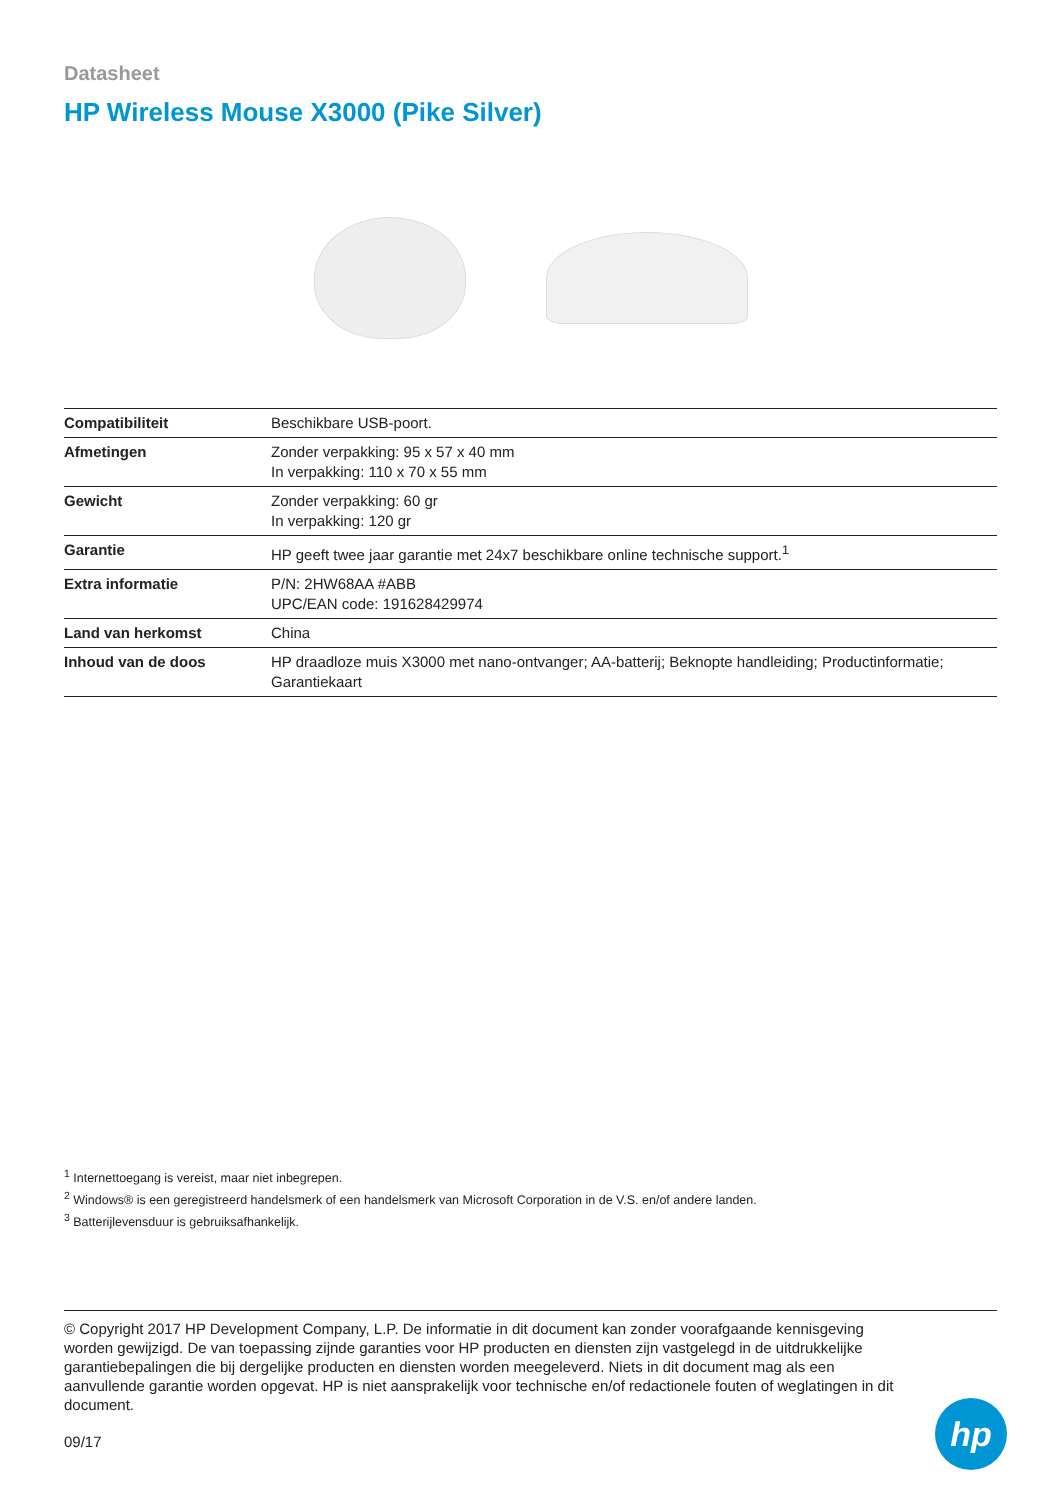Datasheet
HP Wireless Mouse X3000 (Pike Silver)
| Compatibiliteit | Beschikbare USB-poort. |
| Afmetingen | Zonder verpakking: 95 x 57 x 40 mm In verpakking: 110 x 70 x 55 mm |
| Gewicht | Zonder verpakking: 60 gr In verpakking: 120 gr |
| Garantie | HP geeft twee jaar garantie met 24x7 beschikbare online technische support.<sup>1</sup> |
| Extra informatie | P/N: 2HW68AA #ABB UPC/EAN code: 191628429974 |
| Land van herkomst | China |
| Inhoud van de doos | HP draadloze muis X3000 met nano-ontvanger; AA-batterij; Beknopte handleiding; Productinformatie; Garantiekaart |
<sup>1</sup> Internettoegang is vereist, maar niet inbegrepen.
<sup>2</sup> Windows® is een geregistreerd handelsmerk of een handelsmerk van Microsoft Corporation in de V.S. en/of andere landen.
<sup>3</sup> Batterijlevensduur is gebruiksafhankelijk.
© Copyright 2017 HP Development Company, L.P. De informatie in dit document kan zonder voorafgaande kennisgeving worden gewijzigd. De van toepassing zijnde garanties voor HP producten en diensten zijn vastgelegd in de uitdrukkelijke garantiebepalingen die bij dergelijke producten en diensten worden meegeleverd. Niets in dit document mag als een aanvullende garantie worden opgevat. HP is niet aansprakelijk voor technische en/of redactionele fouten of weglatingen in dit document.
09/17
hp